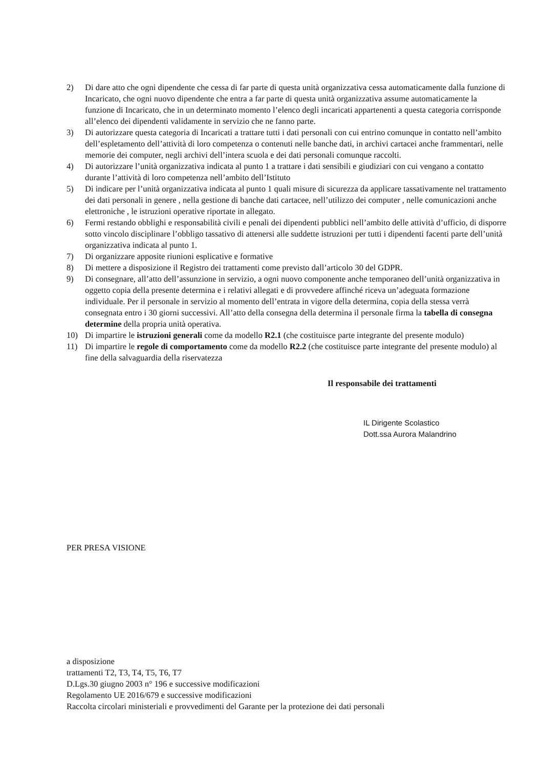2) Di dare atto che ogni dipendente che cessa di far parte di questa unità organizzativa cessa automaticamente dalla funzione di Incaricato, che ogni nuovo dipendente che entra a far parte di questa unità organizzativa assume automaticamente la funzione di Incaricato, che in un determinato momento l’elenco degli incaricati appartenenti a questa categoria corrisponde all’elenco dei dipendenti validamente in servizio che ne fanno parte.
3) Di autorizzare questa categoria di Incaricati a trattare tutti i dati personali con cui entrino comunque in contatto nell’ambito dell’espletamento dell’attività di loro competenza o contenuti nelle banche dati, in archivi cartacei anche frammentari, nelle memorie dei computer, negli archivi dell’intera scuola e dei dati personali comunque raccolti.
4) Di autorizzare l’unità organizzativa indicata al punto 1 a trattare i dati sensibili e giudiziari con cui vengano a contatto durante l’attività di loro competenza nell’ambito dell’Istituto
5) Di indicare per l’unità organizzativa indicata al punto 1 quali misure di sicurezza da applicare tassativamente nel trattamento dei dati personali in genere , nella gestione di banche dati cartacee, nell’utilizzo dei computer , nelle comunicazioni anche elettroniche , le istruzioni operative riportate in allegato.
6) Fermi restando obblighi e responsabilità civili e penali dei dipendenti pubblici nell’ambito delle attività d’ufficio, di disporre sotto vincolo disciplinare l’obbligo tassativo di attenersi alle suddette istruzioni per tutti i dipendenti facenti parte dell’unità organizzativa indicata al punto 1.
7) Di organizzare apposite riunioni esplicative e formative
8) Di mettere a disposizione il Registro dei trattamenti come previsto dall’articolo 30 del GDPR.
9) Di consegnare, all’atto dell’assunzione in servizio, a ogni nuovo componente anche temporaneo dell’unità organizzativa in oggetto copia della presente determina e i relativi allegati e di provvedere affinché riceva un’adeguata formazione individuale. Per il personale in servizio al momento dell’entrata in vigore della determina, copia della stessa verrà consegnata entro i 30 giorni successivi. All’atto della consegna della determina il personale firma la tabella di consegna determine della propria unità operativa.
10) Di impartire le istruzioni generali come da modello R2.1 (che costituisce parte integrante del presente modulo)
11) Di impartire le regole di comportamento come da modello R2.2 (che costituisce parte integrante del presente modulo) al fine della salvaguardia della riservatezza
Il responsabile dei trattamenti
IL Dirigente Scolastico
Dott.ssa Aurora Malandrino
PER PRESA VISIONE
a disposizione
trattamenti T2, T3, T4, T5, T6, T7
D.Lgs.30 giugno 2003 n° 196 e successive modificazioni
Regolamento UE 2016/679 e successive modificazioni
Raccolta circolari ministeriali e provvedimenti del Garante per la protezione dei dati personali